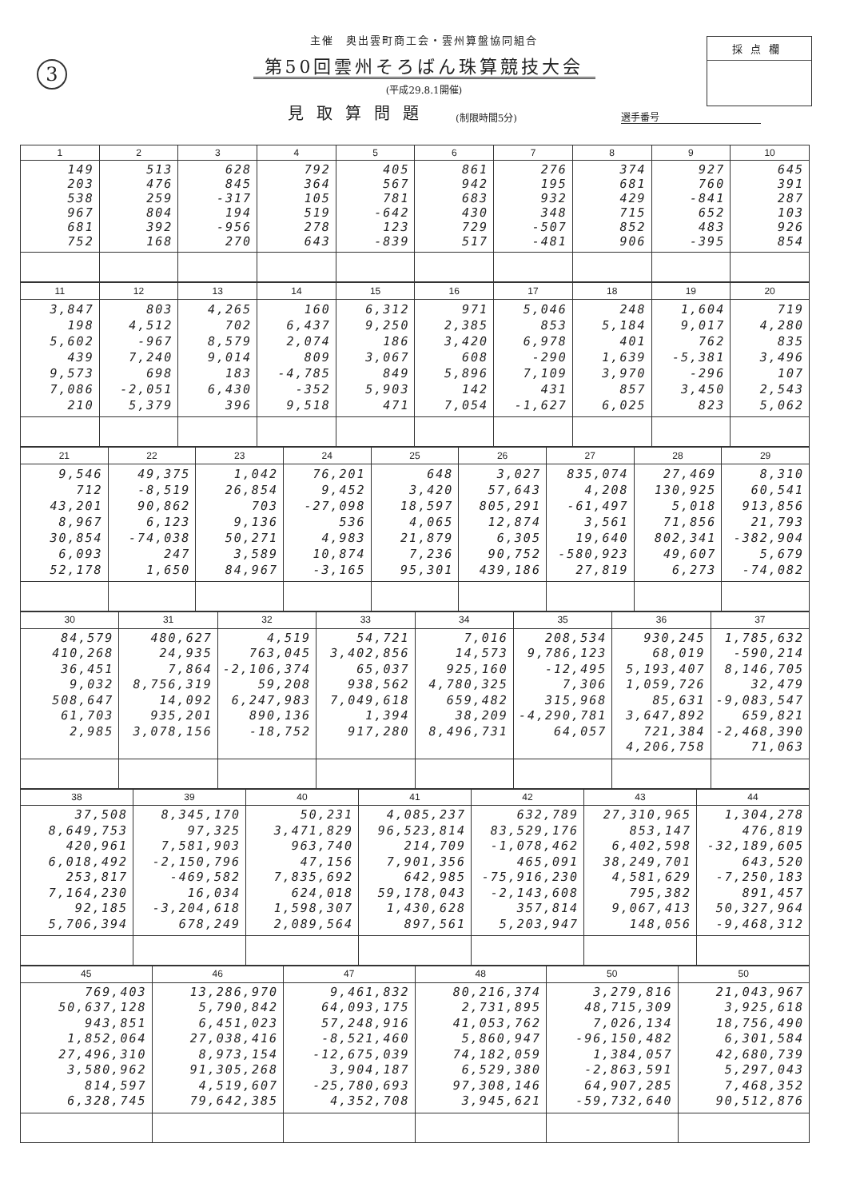3
採点欄
主催　奥出雲町商工会・雲州算盤協同組合
第50回雲州そろばん珠算競技大会
(平成29.8.1開催)
見取算問題 (制限時間5分) 選手番号
| 1 | 2 | 3 | 4 | 5 | 6 | 7 | 8 | 9 | 10 |
| --- | --- | --- | --- | --- | --- | --- | --- | --- | --- |
| 149 203 538 967 681 752 | 513 476 259 804 392 168 | 628 845 -317 194 -956 270 | 792 364 105 519 278 643 | 405 567 781 -642 123 -839 | 861 942 683 430 729 517 | 276 195 932 348 -507 -481 | 374 681 429 715 852 906 | 927 760 -841 652 483 -395 | 645 391 287 103 926 854 |
| 11 | 12 | 13 | 14 | 15 | 16 | 17 | 18 | 19 | 20 |
| --- | --- | --- | --- | --- | --- | --- | --- | --- | --- |
| 3,847 198 5,602 439 9,573 7,086 210 | 803 4,512 -967 7,240 698 -2,051 5,379 | 4,265 702 8,579 9,014 183 6,430 396 | 160 6,437 2,074 809 -4,785 -352 9,518 | 6,312 9,250 186 3,067 849 5,903 471 | 971 2,385 3,420 608 5,896 142 7,054 | 5,046 853 6,978 -290 7,109 431 -1,627 | 248 5,184 401 1,639 3,970 857 6,025 | 1,604 9,017 762 -5,381 -296 3,450 823 | 719 4,280 835 3,496 107 2,543 5,062 |
| 21 | 22 | 23 | 24 | 25 | 26 | 27 | 28 | 29 |
| --- | --- | --- | --- | --- | --- | --- | --- | --- |
| 9,546 712 43,201 8,967 30,854 6,093 52,178 | 49,375 -8,519 90,862 6,123 -74,038 247 1,650 | 1,042 26,854 703 9,136 50,271 3,589 84,967 | 76,201 9,452 -27,098 536 4,983 10,874 -3,165 | 648 3,420 18,597 4,065 21,879 7,236 95,301 | 3,027 57,643 805,291 12,874 6,305 90,752 439,186 | 835,074 4,208 -61,497 3,561 19,640 -580,923 27,819 | 27,469 130,925 5,018 71,856 802,341 49,607 6,273 | 8,310 60,541 913,856 21,793 -382,904 5,679 -74,082 |
| 30 | 31 | 32 | 33 | 34 | 35 | 36 | 37 |
| --- | --- | --- | --- | --- | --- | --- | --- |
| 84,579 410,268 36,451 9,032 508,647 61,703 2,985 | 480,627 24,935 7,864 8,756,319 14,092 935,201 3,078,156 | 4,519 763,045 -2,106,374 59,208 6,247,983 890,136 -18,752 | 54,721 3,402,856 65,037 938,562 7,049,618 1,394 917,280 | 7,016 14,573 925,160 4,780,325 659,482 38,209 8,496,731 | 208,534 9,786,123 -12,495 7,306 315,968 -4,290,781 64,057 | 930,245 68,019 5,193,407 1,059,726 85,631 3,647,892 721,384 4,206,758 | 1,785,632 -590,214 8,146,705 32,479 -9,083,547 659,821 -2,468,390 71,063 |
| 38 | 39 | 40 | 41 | 42 | 43 | 44 |
| --- | --- | --- | --- | --- | --- | --- |
| 37,508 8,649,753 420,961 6,018,492 253,817 7,164,230 92,185 5,706,394 | 8,345,170 97,325 7,581,903 -2,150,796 -469,582 16,034 -3,204,618 678,249 | 50,231 3,471,829 963,740 47,156 7,835,692 624,018 1,598,307 2,089,564 | 4,085,237 96,523,814 214,709 7,901,356 642,985 59,178,043 1,430,628 897,561 | 632,789 83,529,176 -1,078,462 465,091 -75,916,230 -2,143,608 357,814 5,203,947 | 27,310,965 853,147 6,402,598 38,249,701 4,581,629 795,382 9,067,413 148,056 | 1,304,278 476,819 -32,189,605 643,520 -7,250,183 891,457 50,327,964 -9,468,312 |
| 45 | 46 | 47 | 48 | 50 | 50 |
| --- | --- | --- | --- | --- | --- |
| 769,403 50,637,128 943,851 1,852,064 27,496,310 3,580,962 814,597 6,328,745 | 13,286,970 5,790,842 6,451,023 27,038,416 8,973,154 91,305,268 4,519,607 79,642,385 | 9,461,832 64,093,175 57,248,916 -8,521,460 -12,675,039 3,904,187 -25,780,693 4,352,708 | 80,216,374 2,731,895 41,053,762 5,860,947 74,182,059 6,529,380 97,308,146 3,945,621 | 3,279,816 48,715,309 7,026,134 -96,150,482 1,384,057 -2,863,591 64,907,285 -59,732,640 | 21,043,967 3,925,618 18,756,490 6,301,584 42,680,739 5,297,043 7,468,352 90,512,876 |